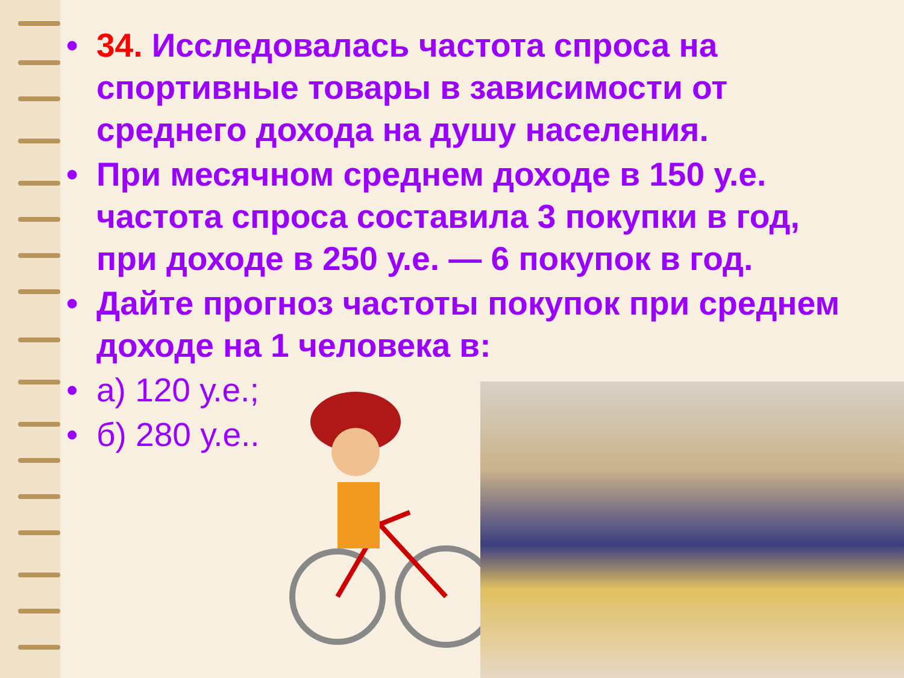• 34. Исследовалась частота спроса на спортивные товары в зависимости от среднего дохода на душу населения.
• При месячном среднем доходе в 150 у.е. частота спроса составила 3 покупки в год, при доходе в 250 у.е. — 6 покупок в год.
• Дайте прогноз частоты покупок при среднем доходе на 1 человека в:
• а) 120 у.е.;
• б) 280 у.е..